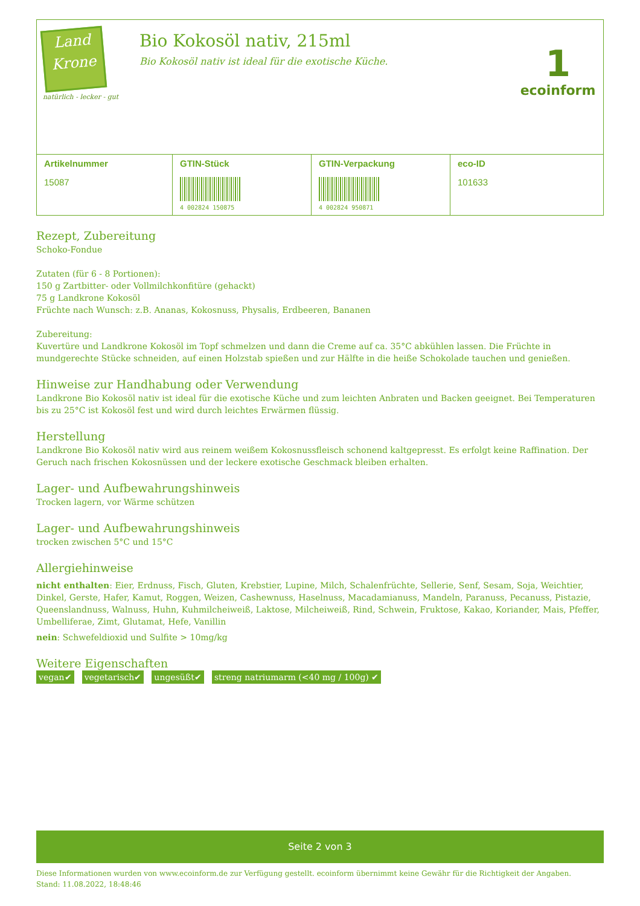Land
Krone
natürlich - lecker - gut
Bio Kokosöl nativ, 215ml
Bio Kokosöl nativ ist ideal für die exotische Küche.
1
ecoinform
| Artikelnummer 15087 | GTIN-Stück 4 002824 150875 | GTIN-Verpackung 4 002824 950871 | eco-ID 101633 |
Rezept, Zubereitung
Schoko-Fondue
Zutaten (für 6 - 8 Portionen):
150 g Zartbitter- oder Vollmilchkonfitüre (gehackt)
75 g Landkrone Kokosöl
Früchte nach Wunsch: z.B. Ananas, Kokosnuss, Physalis, Erdbeeren, Bananen
Zubereitung:
Kuvertüre und Landkrone Kokosöl im Topf schmelzen und dann die Creme auf ca. 35°C abkühlen lassen. Die Früchte in mundgerechte Stücke schneiden, auf einen Holzstab spießen und zur Hälfte in die heiße Schokolade tauchen und genießen.
Hinweise zur Handhabung oder Verwendung
Landkrone Bio Kokosöl nativ ist ideal für die exotische Küche und zum leichten Anbraten und Backen geeignet. Bei Temperaturen bis zu 25°C ist Kokosöl fest und wird durch leichtes Erwärmen flüssig.
Herstellung
Landkrone Bio Kokosöl nativ wird aus reinem weißem Kokosnussfleisch schonend kaltgepresst. Es erfolgt keine Raffination. Der Geruch nach frischen Kokosnüssen und der leckere exotische Geschmack bleiben erhalten.
Lager- und Aufbewahrungshinweis
Trocken lagern, vor Wärme schützen
Lager- und Aufbewahrungshinweis
trocken zwischen 5°C und 15°C
Allergiehinweise
nicht enthalten: Eier, Erdnuss, Fisch, Gluten, Krebstier, Lupine, Milch, Schalenfrüchte, Sellerie, Senf, Sesam, Soja, Weichtier, Dinkel, Gerste, Hafer, Kamut, Roggen, Weizen, Cashewnuss, Haselnuss, Macadamianuss, Mandeln, Paranuss, Pecanuss, Pistazie, Queenslandnuss, Walnuss, Huhn, Kuhmilcheiweiß, Laktose, Milcheiweiß, Rind, Schwein, Fruktose, Kakao, Koriander, Mais, Pfeffer, Umbelliferae, Zimt, Glutamat, Hefe, Vanillin
nein: Schwefeldioxid und Sulfite > 10mg/kg
Weitere Eigenschaften
vegan✔ vegetarisch✔ ungesüßt✔ streng natriumarm (<40 mg / 100g) ✔
Seite 2 von 3
Diese Informationen wurden von www.ecoinform.de zur Verfügung gestellt. ecoinform übernimmt keine Gewähr für die Richtigkeit der Angaben.
Stand: 11.08.2022, 18:48:46